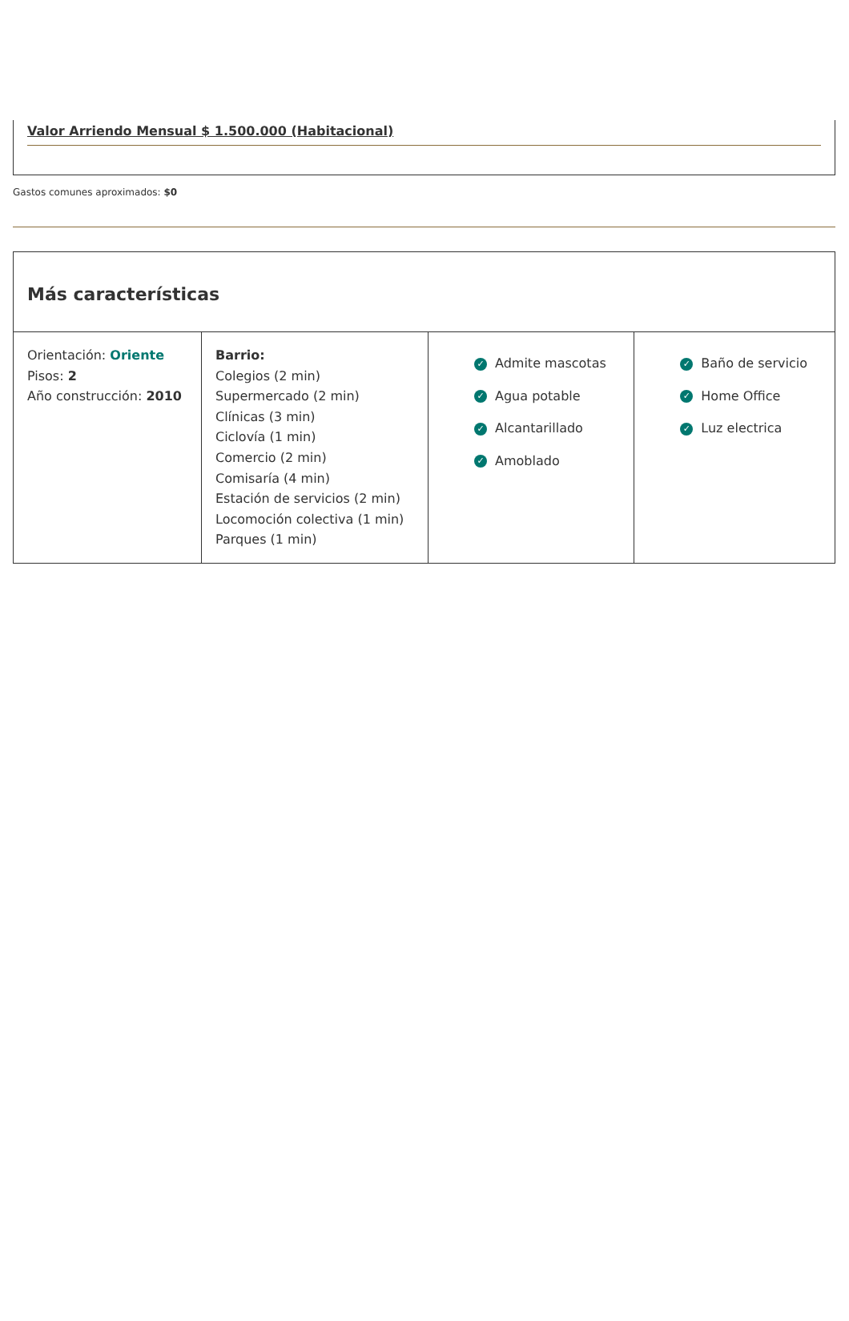Valor Arriendo Mensual $ 1.500.000 (Habitacional)
Gastos comunes aproximados: $0
Más características
| Orientación: Oriente Pisos: 2 Año construcción: 2010 | Barrio: Colegios (2 min) Supermercado (2 min) Clínicas (3 min) Ciclovía (1 min) Comercio (2 min) Comisaría (4 min) Estación de servicios (2 min) Locomoción colectiva (1 min) Parques (1 min) | ✓ Admite mascotas ✓ Agua potable ✓ Alcantarillado ✓ Amoblado | ✓ Baño de servicio ✓ Home Office ✓ Luz electrica |